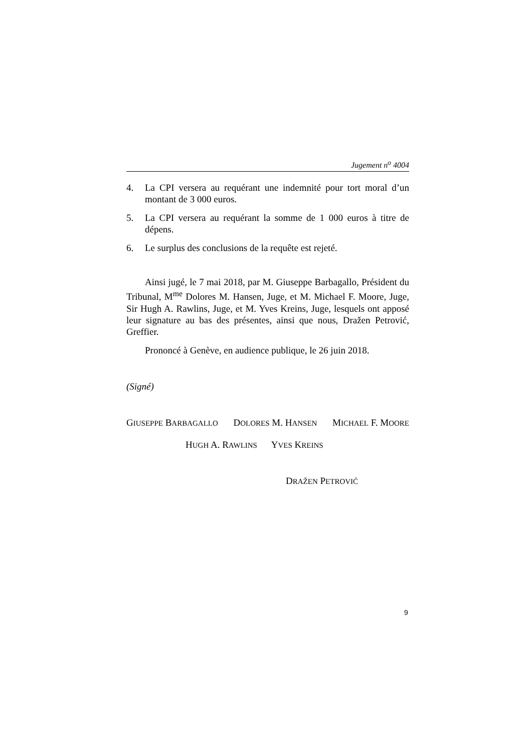Jugement n<sup>o</sup> 4004
4. La CPI versera au requérant une indemnité pour tort moral d’un montant de 3 000 euros.
5. La CPI versera au requérant la somme de 1 000 euros à titre de dépens.
6. Le surplus des conclusions de la requête est rejeté.
Ainsi jugé, le 7 mai 2018, par M. Giuseppe Barbagallo, Président du Tribunal, M<sup>me</sup> Dolores M. Hansen, Juge, et M. Michael F. Moore, Juge, Sir Hugh A. Rawlins, Juge, et M. Yves Kreins, Juge, lesquels ont apposé leur signature au bas des présentes, ainsi que nous, Dražen Petrović, Greffier.
Prononcé à Genève, en audience publique, le 26 juin 2018.
(Signé)
GIUSEPPE BARBAGALLO DOLORES M. HANSEN MICHAEL F. MOORE
HUGH A. RAWLINS YVES KREINS
DRAŽEN PETROVIĆ
9